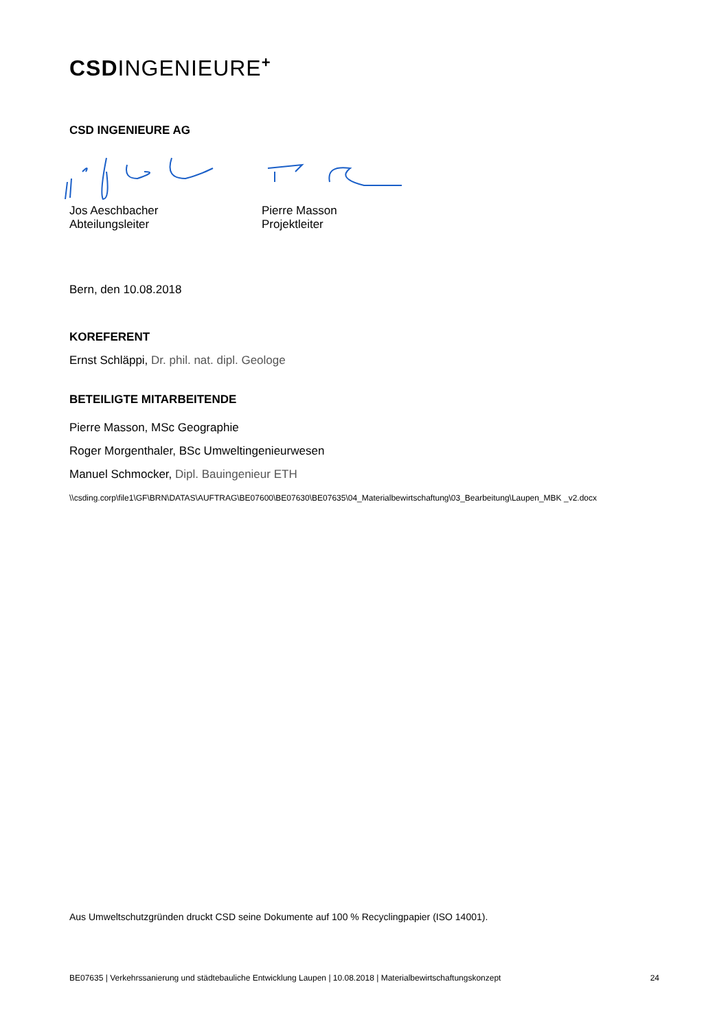CSDINGENIEURE<sup>+</sup>
CSD INGENIEURE AG
Jos Aeschbacher
Abteilungsleiter
Pierre Masson
Projektleiter
Bern, den 10.08.2018
KOREFERENT
Ernst Schläppi, Dr. phil. nat. dipl. Geologe
BETEILIGTE MITARBEITENDE
Pierre Masson, MSc Geographie
Roger Morgenthaler, BSc Umweltingenieurwesen
Manuel Schmocker, Dipl. Bauingenieur ETH
\\csding.corp\file1\GF\BRN\DATAS\AUFTRAG\BE07600\BE07630\BE07635\04_Materialbewirtschaftung\03_Bearbeitung\Laupen_MBK _v2.docx
Aus Umweltschutzgründen druckt CSD seine Dokumente auf 100 % Recyclingpapier (ISO 14001).
BE07635 | Verkehrssanierung und städtebauliche Entwicklung Laupen | 10.08.2018 | Materialbewirtschaftungskonzept 24